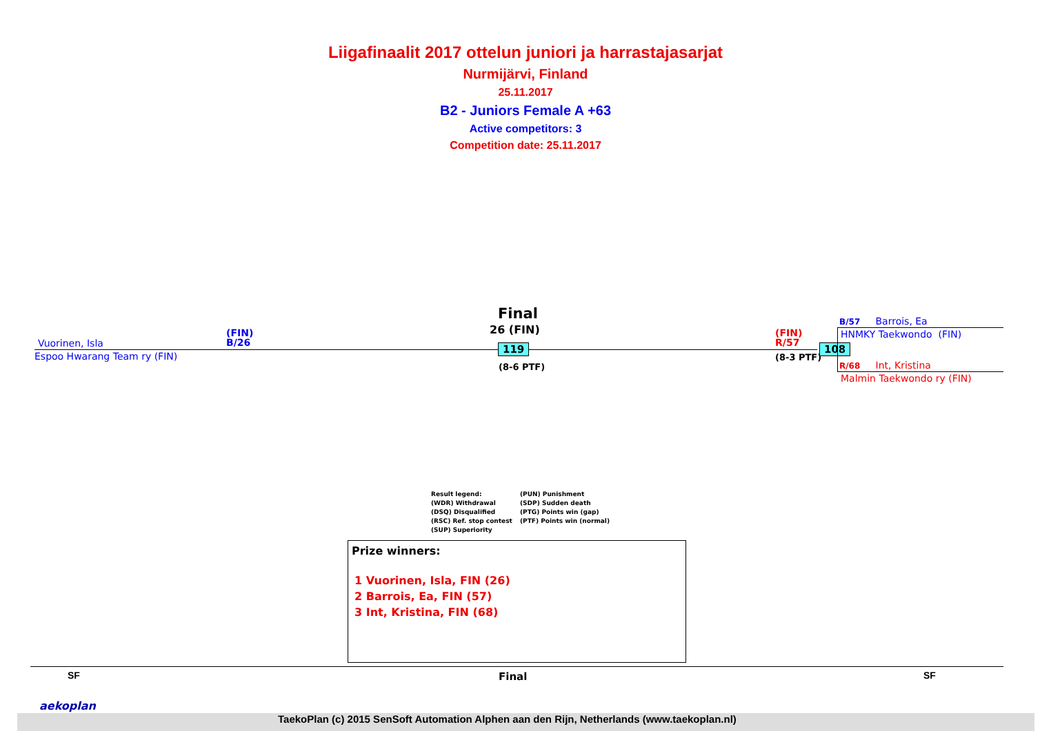Liigafinaalit 2017 ottelun juniori ja harrastajasarjat
Nurmijärvi, Finland
25.11.2017
B2 - Juniors Female A +63
Active competitors: 3
Competition date: 25.11.2017
Vuorinen, Isla
Espoo Hwarang Team ry (FIN)
(FIN)
B/26
Final
26 (FIN)
119
(8-6 PTF)
(FIN)
R/57
(8-3 PTF)
108
B/57 Barrois, Ea
HNMKY Taekwondo (FIN)
R/68 Int, Kristina
Malmin Taekwondo ry (FIN)
Result legend:
(WDR) Withdrawal
(DSQ) Disqualified
(RSC) Ref. stop contest
(SUP) Superiority
(PUN) Punishment
(SDP) Sudden death
(PTG) Points win (gap)
(PTF) Points win (normal)
Prize winners:
1 Vuorinen, Isla, FIN (26)
2 Barrois, Ea, FIN (57)
3 Int, Kristina, FIN (68)
SF Final SF
aekoplan
TaekoPlan (c) 2015 SenSoft Automation Alphen aan den Rijn, Netherlands (www.taekoplan.nl)